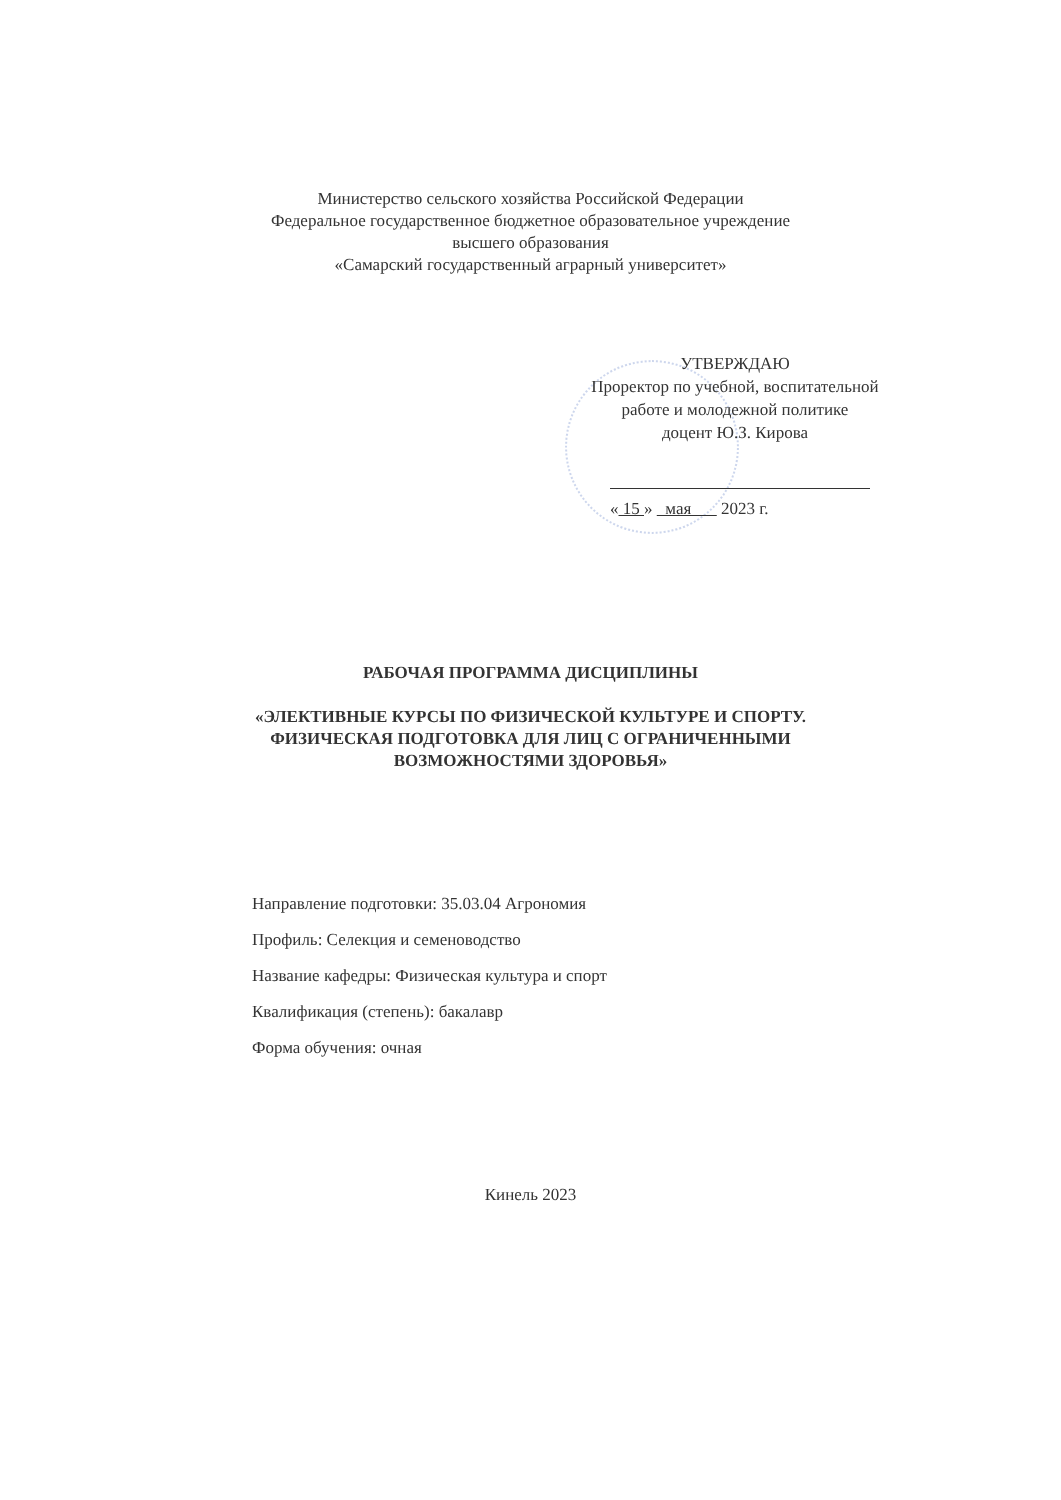Министерство сельского хозяйства Российской Федерации
Федеральное государственное бюджетное образовательное учреждение
высшего образования
«Самарский государственный аграрный университет»
УТВЕРЖДАЮ
Проректор по учебной, воспитательной
работе и молодежной политике
доцент Ю.З. Кирова
« 15 » мая 2023 г.
РАБОЧАЯ ПРОГРАММА ДИСЦИПЛИНЫ
«ЭЛЕКТИВНЫЕ КУРСЫ ПО ФИЗИЧЕСКОЙ КУЛЬТУРЕ И СПОРТУ.
ФИЗИЧЕСКАЯ ПОДГОТОВКА ДЛЯ ЛИЦ С ОГРАНИЧЕННЫМИ
ВОЗМОЖНОСТЯМИ ЗДОРОВЬЯ»
Направление подготовки: 35.03.04 Агрономия
Профиль: Селекция и семеноводство
Название кафедры: Физическая культура и спорт
Квалификация (степень): бакалавр
Форма обучения: очная
Кинель 2023